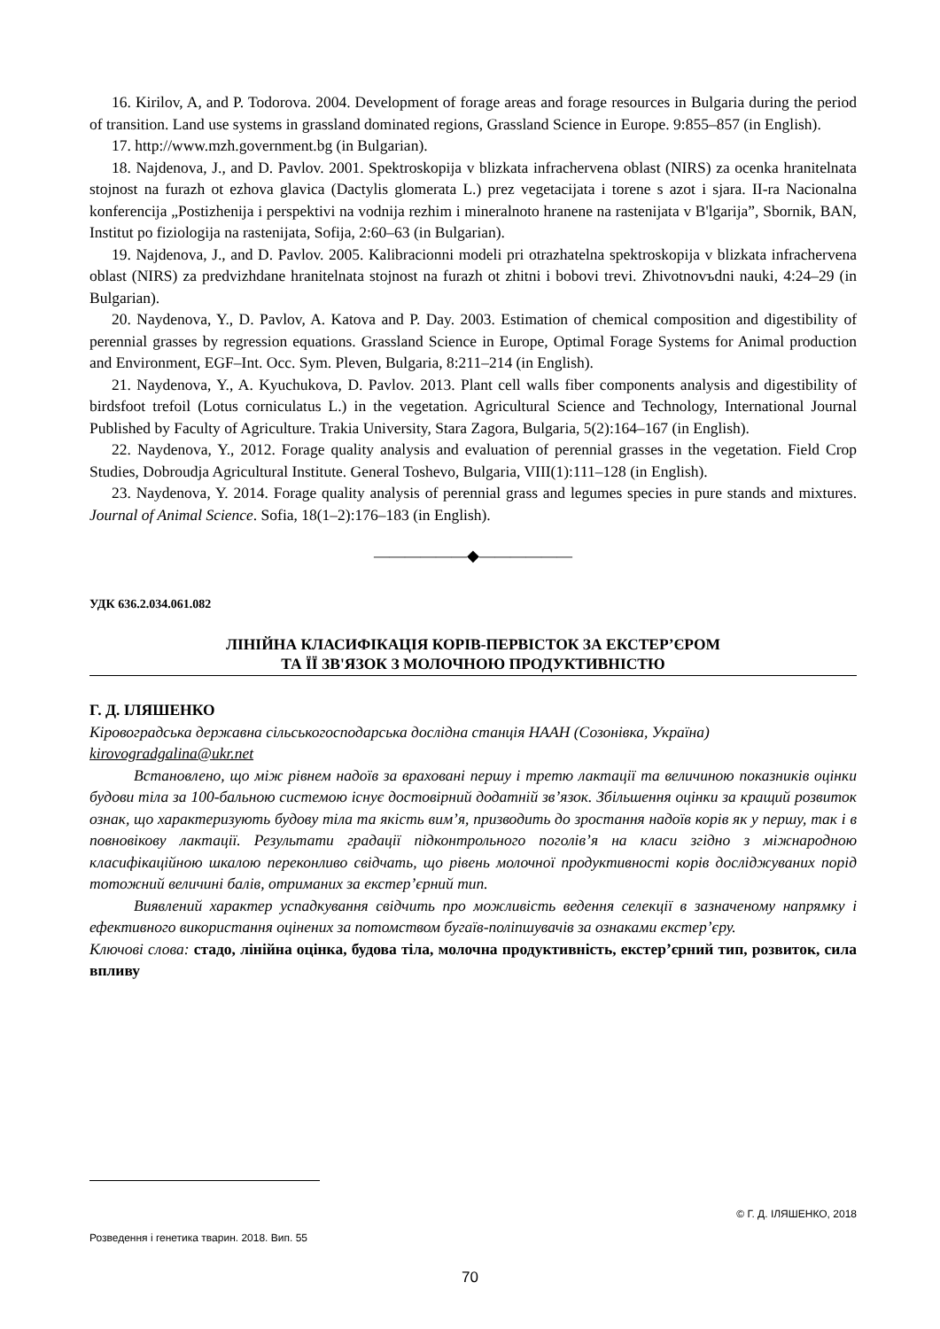16. Kirilov, A, and P. Todorova. 2004. Development of forage areas and forage resources in Bulgaria during the period of transition. Land use systems in grassland dominated regions, Grassland Science in Europe. 9:855–857 (in English).
17. http://www.mzh.government.bg (in Bulgarian).
18. Najdenova, J., and D. Pavlov. 2001. Spektroskopija v blizkata infrachervena oblast (NIRS) za ocenka hranitelnata stojnost na furazh ot ezhova glavica (Dactylis glomerata L.) prez vegetacijata i torene s azot i sjara. II-ra Nacionalna konferencija „Postizhenija i perspektivi na vodnija rezhim i mineralnoto hranene na rastenijata v B'lgarija”, Sbornik, BAN, Institut po fiziologija na rastenijata, Sofija, 2:60–63 (in Bulgarian).
19. Najdenova, J., and D. Pavlov. 2005. Kalibracionni modeli pri otrazhatelna spektroskopija v blizkata infrachervena oblast (NIRS) za predvizhdane hranitelnata stojnost na furazh ot zhitni i bobovi trevi. Zhivotnovъdni nauki, 4:24–29 (in Bulgarian).
20. Naydenova, Y., D. Pavlov, A. Katova and P. Day. 2003. Estimation of chemical composition and digestibility of perennial grasses by regression equations. Grassland Science in Europe, Optimal Forage Systems for Animal production and Environment, EGF–Int. Occ. Sym. Pleven, Bulgaria, 8:211–214 (in English).
21. Naydenova, Y., A. Kyuchukova, D. Pavlov. 2013. Plant cell walls fiber components analysis and digestibility of birdsfoot trefoil (Lotus corniculatus L.) in the vegetation. Agricultural Science and Technology, International Journal Published by Faculty of Agriculture. Trakia University, Stara Zagora, Bulgaria, 5(2):164–167 (in English).
22. Naydenova, Y., 2012. Forage quality analysis and evaluation of perennial grasses in the vegetation. Field Crop Studies, Dobroudja Agricultural Institute. General Toshevo, Bulgaria, VIII(1):111–128 (in English).
23. Naydenova, Y. 2014. Forage quality analysis of perennial grass and legumes species in pure stands and mixtures. Journal of Animal Science. Sofia, 18(1–2):176–183 (in English).
——————◆——————
УДК 636.2.034.061.082
ЛІНІЙНА КЛАСИФІКАЦІЯ КОРІВ-ПЕРВІСТОК ЗА ЕКСТЕР’ЄРОМ
ТА ЇЇ ЗВ'ЯЗОК З МОЛОЧНОЮ ПРОДУКТИВНІСТЮ
Г. Д. ІЛЯШЕНКО
Кіровоградська державна сільськогосподарська дослідна станція НААН (Созонівка, Україна)
kirovogradgalina@ukr.net
Встановлено, що між рівнем надоїв за враховані першу і третю лактації та величиною показників оцінки будови тіла за 100-бальною системою існує достовірний додатній зв’язок. Збільшення оцінки за кращий розвиток ознак, що характеризують будову тіла та якість вим’я, призводить до зростання надоїв корів як у першу, так і в повновікову лактації. Результати градації підконтрольного поголів’я на класи згідно з міжнародною класифікаційною шкалою переконливо свідчать, що рівень молочної продуктивності корів досліджуваних порід тотожний величині балів, отриманих за екстер’єрний тип.
Виявлений характер успадкування свідчить про можливість ведення селекції в зазначеному напрямку і ефективного використання оцінених за потомством бугаїв-поліпшувачів за ознаками екстер’єру.
Ключові слова: стадо, лінійна оцінка, будова тіла, молочна продуктивність, екстер’єрний тип, розвиток, сила впливу
© Г. Д. ІЛЯШЕНКО, 2018
Розведення і генетика тварин. 2018. Вип. 55
70